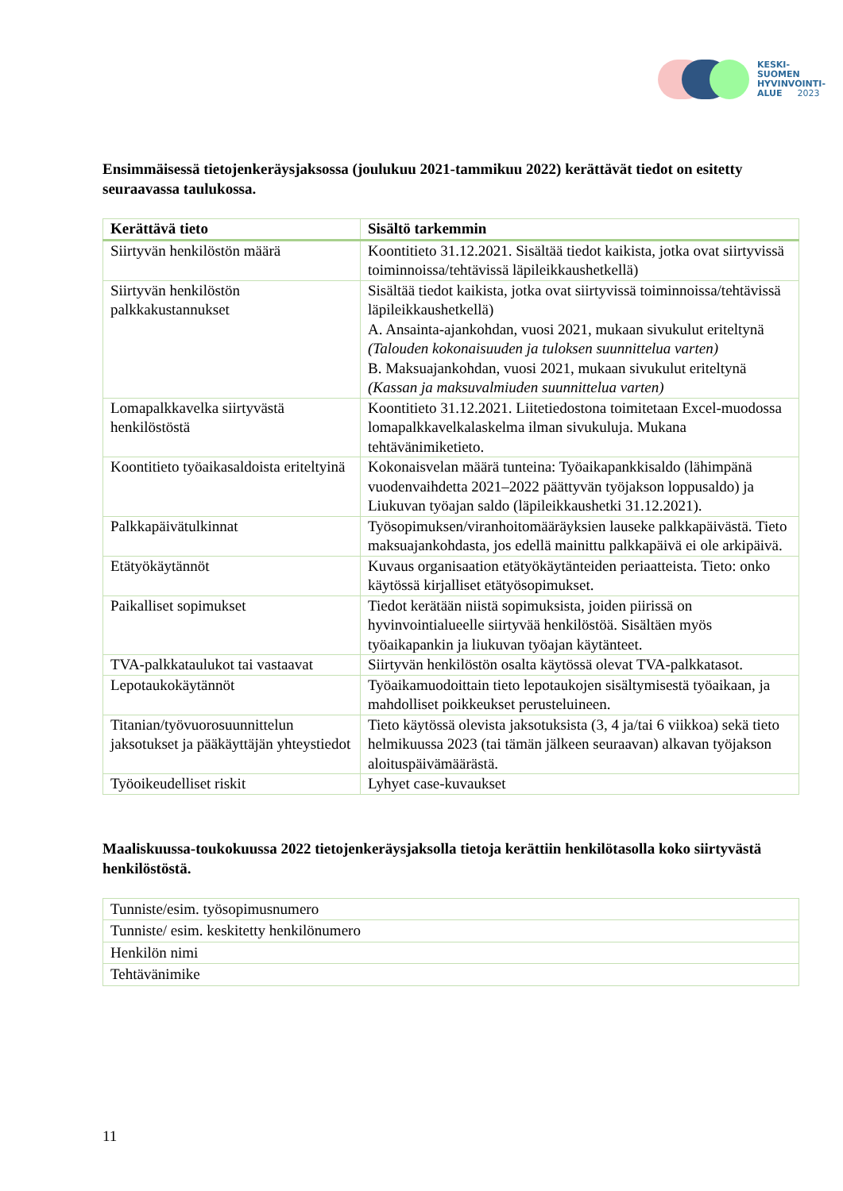KESKI-
SUOMEN
HYVINVOINTI-
ALUE 2023
Ensimmäisessä tietojenkeräysjaksossa (joulukuu 2021-tammikuu 2022) kerättävät tiedot on esitetty seuraavassa taulukossa.
| Kerättävä tieto | Sisältö tarkemmin |
| --- | --- |
| Siirtyvän henkilöstön määrä | Koontitieto 31.12.2021. Sisältää tiedot kaikista, jotka ovat siirtyvissä toiminnoissa/tehtävissä läpileikkaushetkellä) |
| Siirtyvän henkilöstön palkkakustannukset | Sisältää tiedot kaikista, jotka ovat siirtyvissä toiminnoissa/tehtävissä läpileikkaushetkellä) A. Ansainta-ajankohdan, vuosi 2021, mukaan sivukulut eriteltynä (Talouden kokonaisuuden ja tuloksen suunnittelua varten) B. Maksuajankohdan, vuosi 2021, mukaan sivukulut eriteltynä (Kassan ja maksuvalmiuden suunnittelua varten) |
| Lomapalkkavelka siirtyvästä henkilöstöstä | Koontitieto 31.12.2021. Liitetiedostona toimitetaan Excel-muodossa lomapalkkavelkalaskelma ilman sivukuluja. Mukana tehtävänimiketieto. |
| Koontitieto työaikasaldoista eriteltyinä | Kokonaisvelan määrä tunteina: Työaikapankkisaldo (lähimpänä vuodenvaihdetta 2021–2022 päättyvän työjakson loppusaldo) ja Liukuvan työajan saldo (läpileikkaushetki 31.12.2021). |
| Palkkapäivätulkinnat | Työsopimuksen/viranhoitomääräyksien lauseke palkkapäivästä. Tieto maksuajankohdasta, jos edellä mainittu palkkapäivä ei ole arkipäivä. |
| Etätyökäytännöt | Kuvaus organisaation etätyökäytänteiden periaatteista. Tieto: onko käytössä kirjalliset etätyösopimukset. |
| Paikalliset sopimukset | Tiedot kerätään niistä sopimuksista, joiden piirissä on hyvinvointialueelle siirtyvää henkilöstöä. Sisältäen myös työaikapankin ja liukuvan työajan käytänteet. |
| TVA-palkkataulukot tai vastaavat | Siirtyvän henkilöstön osalta käytössä olevat TVA-palkkatasot. |
| Lepotaukokäytännöt | Työaikamuodoittain tieto lepotaukojen sisältymisestä työaikaan, ja mahdolliset poikkeukset perusteluineen. |
| Titanian/työvuorosuunnittelun jaksotukset ja pääkäyttäjän yhteystiedot | Tieto käytössä olevista jaksotuksista (3, 4 ja/tai 6 viikkoa) sekä tieto helmikuussa 2023 (tai tämän jälkeen seuraavan) alkavan työjakson aloituspäivämäärästä. |
| Työoikeudelliset riskit | Lyhyet case-kuvaukset |
Maaliskuussa-toukokuussa 2022 tietojenkeräysjaksolla tietoja kerättiin henkilötasolla koko siirtyvästä henkilöstöstä.
| Tunniste/esim. työsopimusnumero |
| Tunniste/ esim. keskitetty henkilönumero |
| Henkilön nimi |
| Tehtävänimike |
11